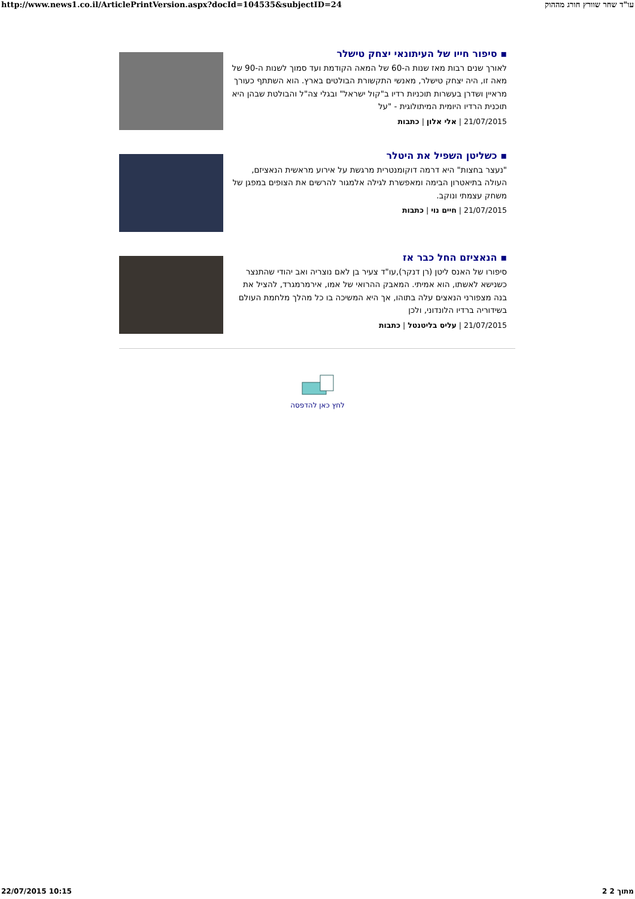http://www.news1.co.il/ArticlePrintVersion.aspx?docId=104535&subjectID=24 עו"ד שחר שוורץ חורג מההוק
▪ סיפור חייו של העיתונאי יצחק טישלר
לאורך שנים רבות מאז שנות ה-60 של המאה הקודמת ועד סמוך לשנות ה-90 של מאה זו, היה יצחק טישלר, מאנשי התקשורת הבולטים בארץ. הוא השתתף כעורך מראיין ושדרן בעשרות תוכניות רדיו ב"קול ישראל" ובגלי צה"ל והבולטת שבהן היא תוכנית הרדיו היומית המיתולוגית - "על
21/07/2015 | אלי אלון | כתבות
▪ כשליטן השפיל את היטלר
"נעצר בחצות" היא דרמה דוקומנטרית מרגשת על אירוע מראשית הנאציזם, העולה בתיאטרון הבימה ומאפשרת לגילה אלמגור להרשים את הצופים במפגן של משחק עצמתי ונוקב.
21/07/2015 | חיים נוי | כתבות
▪ הנאציזם החל כבר אז
סיפורו של האנס ליטן (רן דנקר),עו"ד צעיר בן לאם נוצריה ואב יהודי שהתנצר כשנישא לאשתו, הוא אמיתי. המאבק ההרואי של אמו, אירמרמגרד, להציל את בנה מצפורני הנאצים עלה בתוהו, אך היא המשיכה בו כל מהלך מלחמת העולם בשידוריה ברדיו הלונדוני, ולכן
21/07/2015 | עליס בליטנטל | כתבות
לחץ כאן להדפסה
22/07/2015 10:15 2 מתוך 2